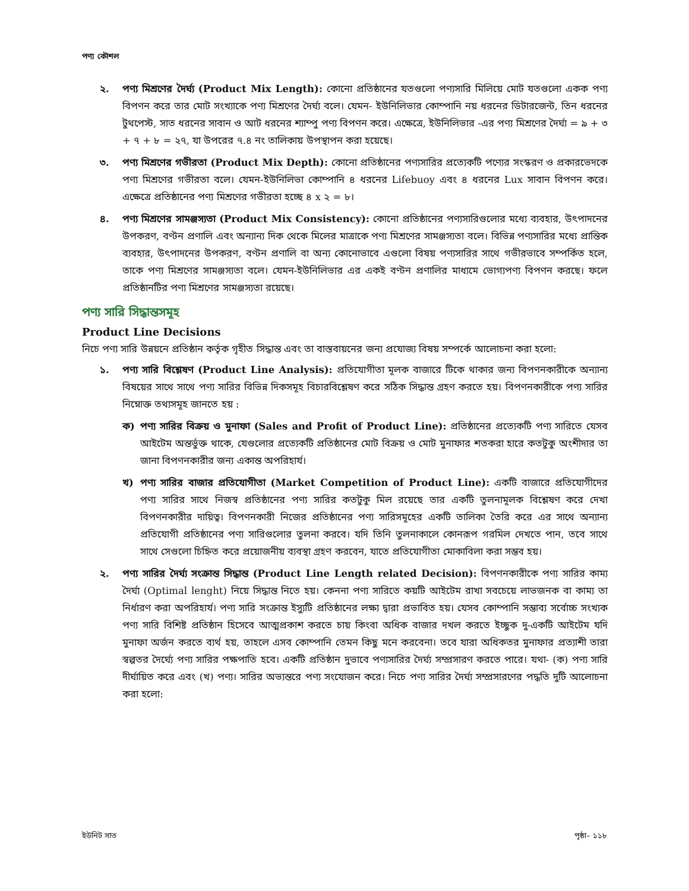পণ্য কৌশল
২. পণ্য মিশ্রণের দৈর্ঘ্য (Product Mix Length): কোনো প্রতিষ্ঠানের যতগুলো পণ্যসারি মিলিয়ে মোট যতগুলো একক পণ্য বিপণন করে তার মোট সংখ্যাকে পণ্য মিশ্রণের দৈর্ঘ্য বলে। যেমন- ইউনিলিভার কোম্পানি নয় ধরনের ডিটারজেন্ট, তিন ধরনের টুথপেস্ট, সাত ধরনের সাবান ও আট ধরনের শ্যাম্পু পণ্য বিপণন করে। এক্ষেত্রে, ইউনিলিভার -এর পণ্য মিশ্রণের দৈর্ঘ্য = ৯ + ৩ + ৭ + ৮ = ২৭, যা উপরের ৭.৪ নং তালিকায় উপস্থাপন করা হয়েছে।
৩. পণ্য মিশ্রণের গভীরতা (Product Mix Depth): কোনো প্রতিষ্ঠানের পণ্যসারির প্রত্যেকটি পণ্যের সংস্করণ ও প্রকারভেদকে পণ্য মিশ্রণের গভীরতা বলে। যেমন-ইউনিলিভা কোম্পানি ৪ ধরনের Lifebuoy এবং ৪ ধরনের Lux সাবান বিপণন করে। এক্ষেত্রে প্রতিষ্ঠানের পণ্য মিশ্রণের গভীরতা হচ্ছে ৪ x ২ = ৮।
৪. পণ্য মিশ্রণের সামঞ্জস্যতা (Product Mix Consistency): কোনো প্রতিষ্ঠানের পণ্যসারিগুলোর মধ্যে ব্যবহার, উৎপাদনের উপকরণ, বণ্টন প্রণালি এবং অন্যান্য দিক থেকে মিলের মাত্রাকে পণ্য মিশ্রণের সামঞ্জস্যতা বলে। বিভিন্ন পণ্যসারির মধ্যে প্রান্তিক ব্যবহার, উৎপাদনের উপকরণ, বণ্টন প্রণালি বা অন্য কোনোভাবে এগুলো বিষয় পণ্যসারির সাথে গভীরভাবে সম্পর্কিত হলে, তাকে পণ্য মিশ্রণের সামঞ্জস্যতা বলে। যেমন-ইউনিলিভার এর একই বণ্টন প্রণালির মাধ্যমে ভোগ্যপণ্য বিপণন করছে। ফলে প্রতিষ্ঠানটির পণ্য মিশ্রণের সামঞ্জস্যতা রয়েছে।
পণ্য সারি সিদ্ধান্তসমূহ
Product Line Decisions
নিচে পণ্য সারি উন্নয়নে প্রতিষ্ঠান কর্তৃক গৃহীত সিদ্ধান্ত এবং তা বাস্তবায়নের জন্য প্রযোজ্য বিষয় সম্পর্কে আলোচনা করা হলো:
১. পণ্য সারি বিশ্লেষণ (Product Line Analysis): প্রতিযোগীতা মূলক বাজারে টিকে থাকার জন্য বিপণনকারীকে অন্যান্য বিষয়ের সাথে সাথে পণ্য সারির বিভিন্ন দিকসমূহ বিচারবিশ্লেষণ করে সঠিক সিদ্ধান্ত গ্রহণ করতে হয়। বিপণনকারীকে পণ্য সারির নিম্নোক্ত তথ্যসমূহ জানতে হয় :
ক) পণ্য সারির বিক্রয় ও মুনাফা (Sales and Profit of Product Line): প্রতিষ্ঠানের প্রত্যেকটি পণ্য সারিতে যেসব আইটেম অন্তর্ভুক্ত থাকে, যেগুলোর প্রত্যেকটি প্রতিষ্ঠানের মোট বিক্রয় ও মোট মুনাফার শতকরা হারে কতটুকু অংশীদার তা জানা বিপণনকারীর জন্য একান্ত অপরিহার্য।
খ) পণ্য সারির বাজার প্রতিযোগীতা (Market Competition of Product Line): একটি বাজারে প্রতিযোগীদের পণ্য সারির সাথে নিজস্ব প্রতিষ্ঠানের পণ্য সারির কতটুকু মিল রয়েছে তার একটি তুলনামূলক বিশ্লেষণ করে দেখা বিপণনকারীর দায়িত্ব। বিপণনকারী নিজের প্রতিষ্ঠানের পণ্য সারিসমূহের একটি তালিকা তৈরি করে এর সাথে অন্যান্য প্রতিযোগী প্রতিষ্ঠানের পণ্য সারিগুলোর তুলনা করবে। যদি তিনি তুলনাকালে কোনরূপ গরমিল দেখতে পান, তবে সাথে সাথে সেগুলো চিহ্নিত করে প্রয়োজনীয় ব্যবস্থা গ্রহণ করবেন, যাতে প্রতিযোগীতা মোকাবিলা করা সম্ভব হয়।
২. পণ্য সারির দৈর্ঘ্য সংক্রান্ত সিদ্ধান্ত (Product Line Length related Decision): বিপণনকারীকে পণ্য সারির কাম্য দৈর্ঘ্য (Optimal lenght) নিয়ে সিদ্ধান্ত নিতে হয়। কেননা পণ্য সারিতে কয়টি আইটেম রাখা সবচেয়ে লাভজনক বা কাম্য তা নির্ধারণ করা অপরিহার্য। পণ্য সারি সংক্রান্ত ইস্যুটি প্রতিষ্ঠানের লক্ষ্য দ্বারা প্রভাবিত হয়। যেসব কোম্পানি সম্ভাব্য সর্বোচ্চ সংখ্যক পণ্য সারি বিশিষ্ট প্রতিষ্ঠান হিসেবে আত্মপ্রকাশ করতে চায় কিংবা অধিক বাজার দখল করতে ইচ্ছুক দু-একটি আইটেম যদি মুনাফা অর্জন করতে ব্যর্থ হয়, তাহলে এসব কোম্পানি তেমন কিছু মনে করবেনা। তবে যারা অধিকতর মুনাফার প্রত্যাশী তারা স্বল্পতর দৈর্ঘ্যে পণ্য সারির পক্ষপাতি হবে। একটি প্রতিষ্ঠান দুভাবে পণ্যসারির দৈর্ঘ্য সম্প্রসারণ করতে পারে। যথা- (ক) পণ্য সারি দীর্ঘায়িত করে এবং (খ) পণ্য। সারির অভ্যন্তরে পণ্য সংযোজন করে। নিচে পণ্য সারির দৈর্ঘ্য সম্প্রসারণের পদ্ধতি দুটি আলোচনা করা হলো:
ইউনিট সাত পৃষ্ঠা– ১১৮